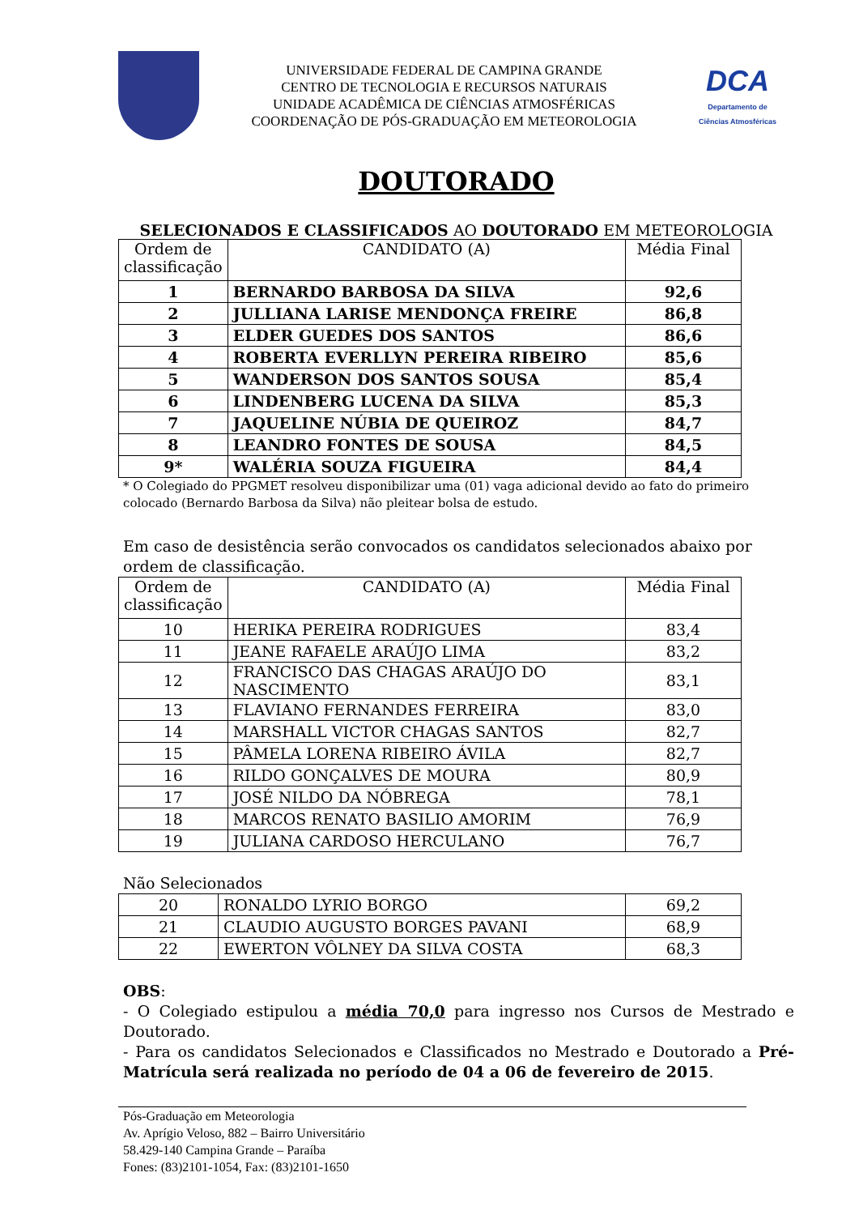UNIVERSIDADE FEDERAL DE CAMPINA GRANDE
CENTRO DE TECNOLOGIA E RECURSOS NATURAIS
UNIDADE ACADÊMICA DE CIÊNCIAS ATMOSFÉRICAS
COORDENAÇÃO DE PÓS-GRADUAÇÃO EM METEOROLOGIA
DCA
Departamento de
Ciências Atmosféricas
DOUTORADO
SELECIONADOS E CLASSIFICADOS AO DOUTORADO EM METEOROLOGIA
| Ordem de classificação | CANDIDATO (A) | Média Final |
| 1 | BERNARDO BARBOSA DA SILVA | 92,6 |
| 2 | JULLIANA LARISE MENDONÇA FREIRE | 86,8 |
| 3 | ELDER GUEDES DOS SANTOS | 86,6 |
| 4 | ROBERTA EVERLLYN PEREIRA RIBEIRO | 85,6 |
| 5 | WANDERSON DOS SANTOS SOUSA | 85,4 |
| 6 | LINDENBERG LUCENA DA SILVA | 85,3 |
| 7 | JAQUELINE NÚBIA DE QUEIROZ | 84,7 |
| 8 | LEANDRO FONTES DE SOUSA | 84,5 |
| 9* | WALÉRIA SOUZA FIGUEIRA | 84,4 |
* O Colegiado do PPGMET resolveu disponibilizar uma (01) vaga adicional devido ao fato do primeiro colocado (Bernardo Barbosa da Silva) não pleitear bolsa de estudo.
Em caso de desistência serão convocados os candidatos selecionados abaixo por ordem de classificação.
| Ordem de classificação | CANDIDATO (A) | Média Final |
| 10 | HERIKA PEREIRA RODRIGUES | 83,4 |
| 11 | JEANE RAFAELE ARAÚJO LIMA | 83,2 |
| 12 | FRANCISCO DAS CHAGAS ARAÚJO DO NASCIMENTO | 83,1 |
| 13 | FLAVIANO FERNANDES FERREIRA | 83,0 |
| 14 | MARSHALL VICTOR CHAGAS SANTOS | 82,7 |
| 15 | PÂMELA LORENA RIBEIRO ÁVILA | 82,7 |
| 16 | RILDO GONÇALVES DE MOURA | 80,9 |
| 17 | JOSÉ NILDO DA NÓBREGA | 78,1 |
| 18 | MARCOS RENATO BASILIO AMORIM | 76,9 |
| 19 | JULIANA CARDOSO HERCULANO | 76,7 |
Não Selecionados
| 20 | RONALDO LYRIO BORGO | 69,2 |
| 21 | CLAUDIO AUGUSTO BORGES PAVANI | 68,9 |
| 22 | EWERTON VÔLNEY DA SILVA COSTA | 68,3 |
OBS:
- O Colegiado estipulou a média 70,0 para ingresso nos Cursos de Mestrado e Doutorado.
- Para os candidatos Selecionados e Classificados no Mestrado e Doutorado a Pré-Matrícula será realizada no período de 04 a 06 de fevereiro de 2015.
Pós-Graduação em Meteorologia
Av. Aprígio Veloso, 882 – Bairro Universitário
58.429-140 Campina Grande – Paraíba
Fones: (83)2101-1054, Fax: (83)2101-1650